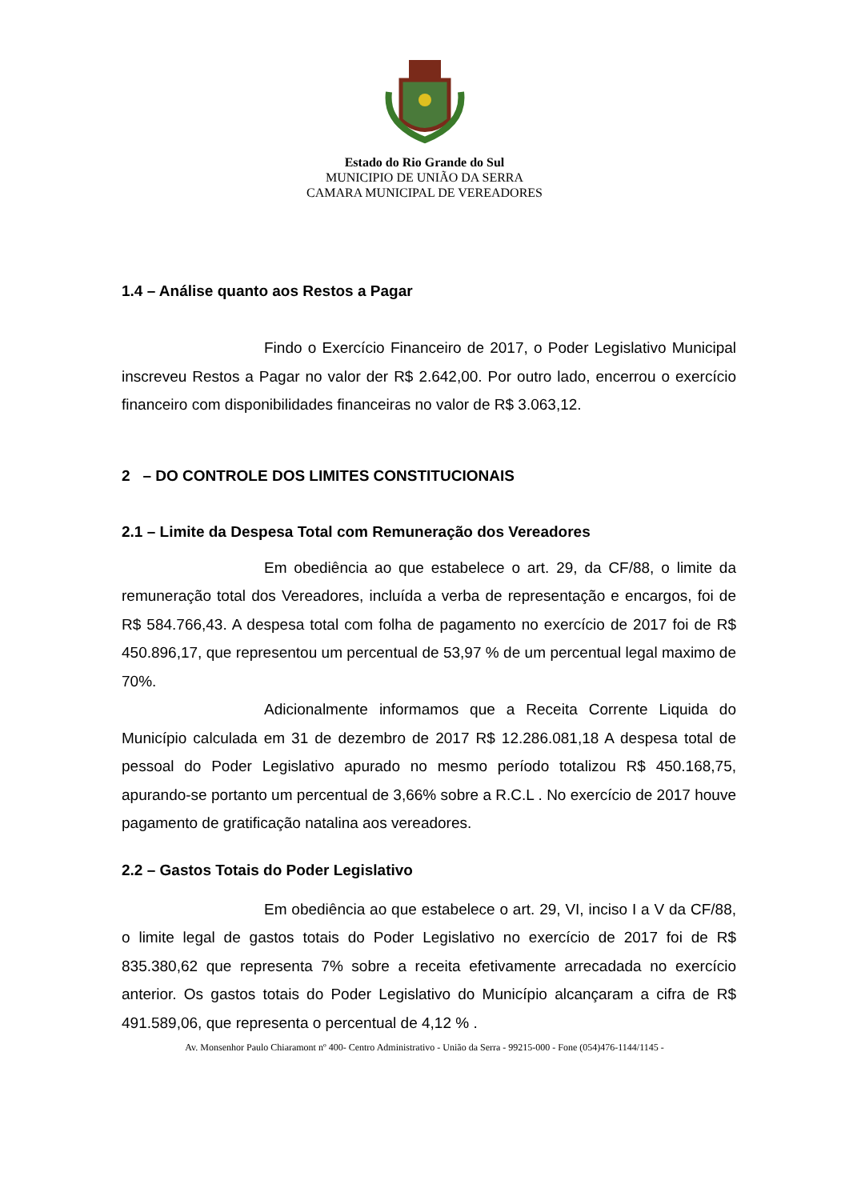Estado do Rio Grande do Sul
MUNICIPIO DE UNIÃO DA SERRA
CAMARA MUNICIPAL DE VEREADORES
1.4 – Análise quanto aos Restos a Pagar
Findo o Exercício Financeiro de 2017, o Poder Legislativo Municipal inscreveu Restos a Pagar no valor der R$ 2.642,00. Por outro lado, encerrou o exercício financeiro com disponibilidades financeiras no valor de R$ 3.063,12.
2 – DO CONTROLE DOS LIMITES CONSTITUCIONAIS
2.1 – Limite da Despesa Total com Remuneração dos Vereadores
Em obediência ao que estabelece o art. 29, da CF/88, o limite da remuneração total dos Vereadores, incluída a verba de representação e encargos, foi de R$ 584.766,43. A despesa total com folha de pagamento no exercício de 2017 foi de R$ 450.896,17, que representou um percentual de 53,97 % de um percentual legal maximo de 70%.
Adicionalmente informamos que a Receita Corrente Liquida do Município calculada em 31 de dezembro de 2017 R$ 12.286.081,18 A despesa total de pessoal do Poder Legislativo apurado no mesmo período totalizou R$ 450.168,75, apurando-se portanto um percentual de 3,66% sobre a R.C.L . No exercício de 2017 houve pagamento de gratificação natalina aos vereadores.
2.2 – Gastos Totais do Poder Legislativo
Em obediência ao que estabelece o art. 29, VI, inciso I a V da CF/88, o limite legal de gastos totais do Poder Legislativo no exercício de 2017 foi de R$ 835.380,62 que representa 7% sobre a receita efetivamente arrecadada no exercício anterior. Os gastos totais do Poder Legislativo do Município alcançaram a cifra de R$ 491.589,06, que representa o percentual de 4,12 % .
Av. Monsenhor Paulo Chiaramont nº 400- Centro Administrativo - União da Serra - 99215-000 - Fone (054)476-1144/1145 -